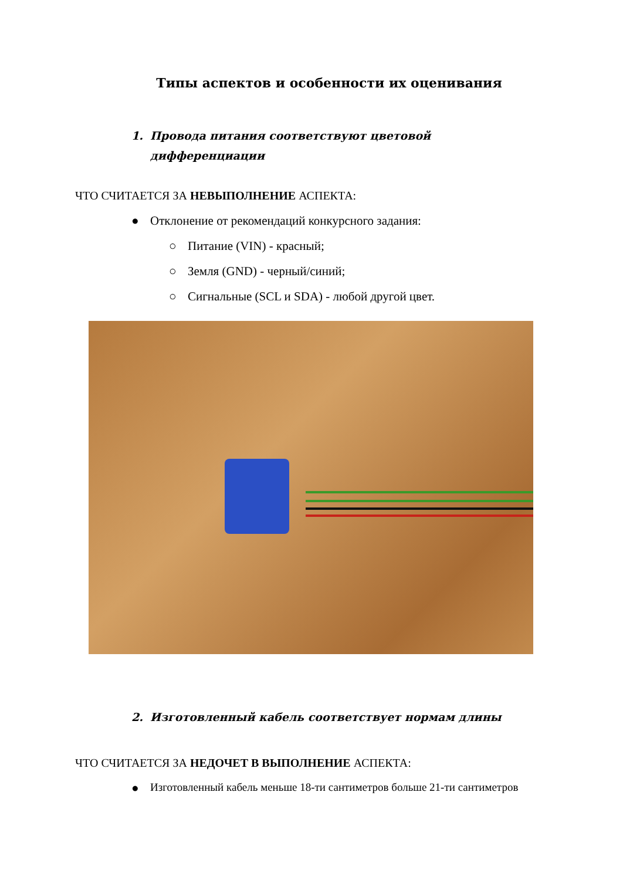Типы аспектов и особенности их оценивания
1. Провода питания соответствуют цветовой
дифференциации
ЧТО СЧИТАЕТСЯ ЗА НЕВЫПОЛНЕНИЕ АСПЕКТА:
● Отклонение от рекомендаций конкурсного задания:
○ Питание (VIN) - красный;
○ Земля (GND) - черный/синий;
○ Сигнальные (SCL и SDA) - любой другой цвет.
2. Изготовленный кабель соответствует нормам длины
ЧТО СЧИТАЕТСЯ ЗА НЕДОЧЕТ В ВЫПОЛНЕНИЕ АСПЕКТА:
● Изготовленный кабель меньше 18-ти сантиметров больше 21-ти сантиметров